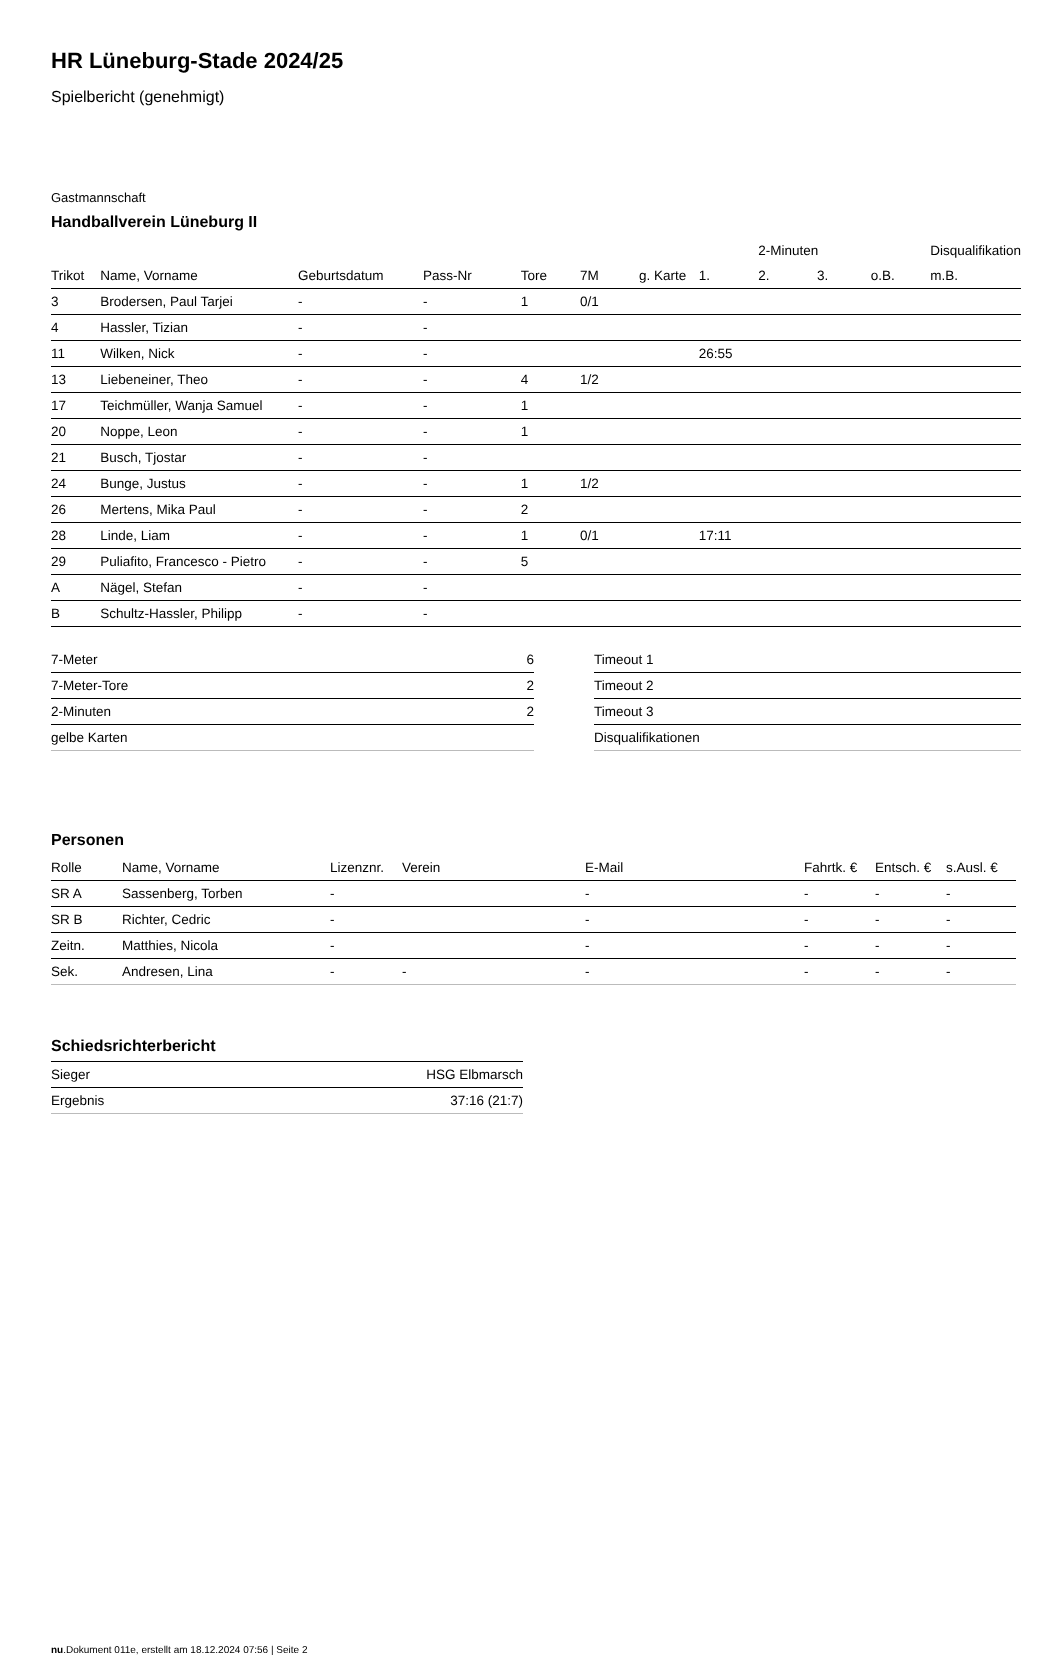HR Lüneburg-Stade 2024/25
Spielbericht (genehmigt)
Gastmannschaft
Handballverein Lüneburg II
| | | | | | | | | 2-Minuten | | | Disqualifikation |
| --- | --- | --- | --- | --- | --- | --- | --- | --- | --- | --- | --- |
| Trikot | Name, Vorname | Geburtsdatum | Pass-Nr | Tore | 7M | g. Karte | 1. | 2. | 3. | o.B. | m.B. |
| 3 | Brodersen, Paul Tarjei | - | - | 1 | 0/1 | | | | | | |
| 4 | Hassler, Tizian | - | - | | | | | | | | |
| 11 | Wilken, Nick | - | - | | | | 26:55 | | | | |
| 13 | Liebeneiner, Theo | - | - | 4 | 1/2 | | | | | | |
| 17 | Teichmüller, Wanja Samuel | - | - | 1 | | | | | | | |
| 20 | Noppe, Leon | - | - | 1 | | | | | | | |
| 21 | Busch, Tjostar | - | - | | | | | | | | |
| 24 | Bunge, Justus | - | - | 1 | 1/2 | | | | | | |
| 26 | Mertens, Mika Paul | - | - | 2 | | | | | | | |
| 28 | Linde, Liam | - | - | 1 | 0/1 | | 17:11 | | | | |
| 29 | Puliafito, Francesco - Pietro | - | - | 5 | | | | | | | |
| A | Nägel, Stefan | - | - | | | | | | | | |
| B | Schultz-Hassler, Philipp | - | - | | | | | | | | |
| 7-Meter | 6 |
| 7-Meter-Tore | 2 |
| 2-Minuten | 2 |
| gelbe Karten | |
| Timeout 1 |
| Timeout 2 |
| Timeout 3 |
| Disqualifikationen |
Personen
| Rolle | Name, Vorname | Lizenznr. | Verein | E-Mail | Fahrtk. € | Entsch. € | s.Ausl. € |
| --- | --- | --- | --- | --- | --- | --- | --- |
| SR A | Sassenberg, Torben | - | | - | - | - | - |
| SR B | Richter, Cedric | - | | - | - | - | - |
| Zeitn. | Matthies, Nicola | - | | - | - | - | - |
| Sek. | Andresen, Lina | - | - | - | - | - | - |
Schiedsrichterbericht
| Sieger | HSG Elbmarsch |
| Ergebnis | 37:16 (21:7) |
nu.Dokument 011e, erstellt am 18.12.2024 07:56 | Seite 2